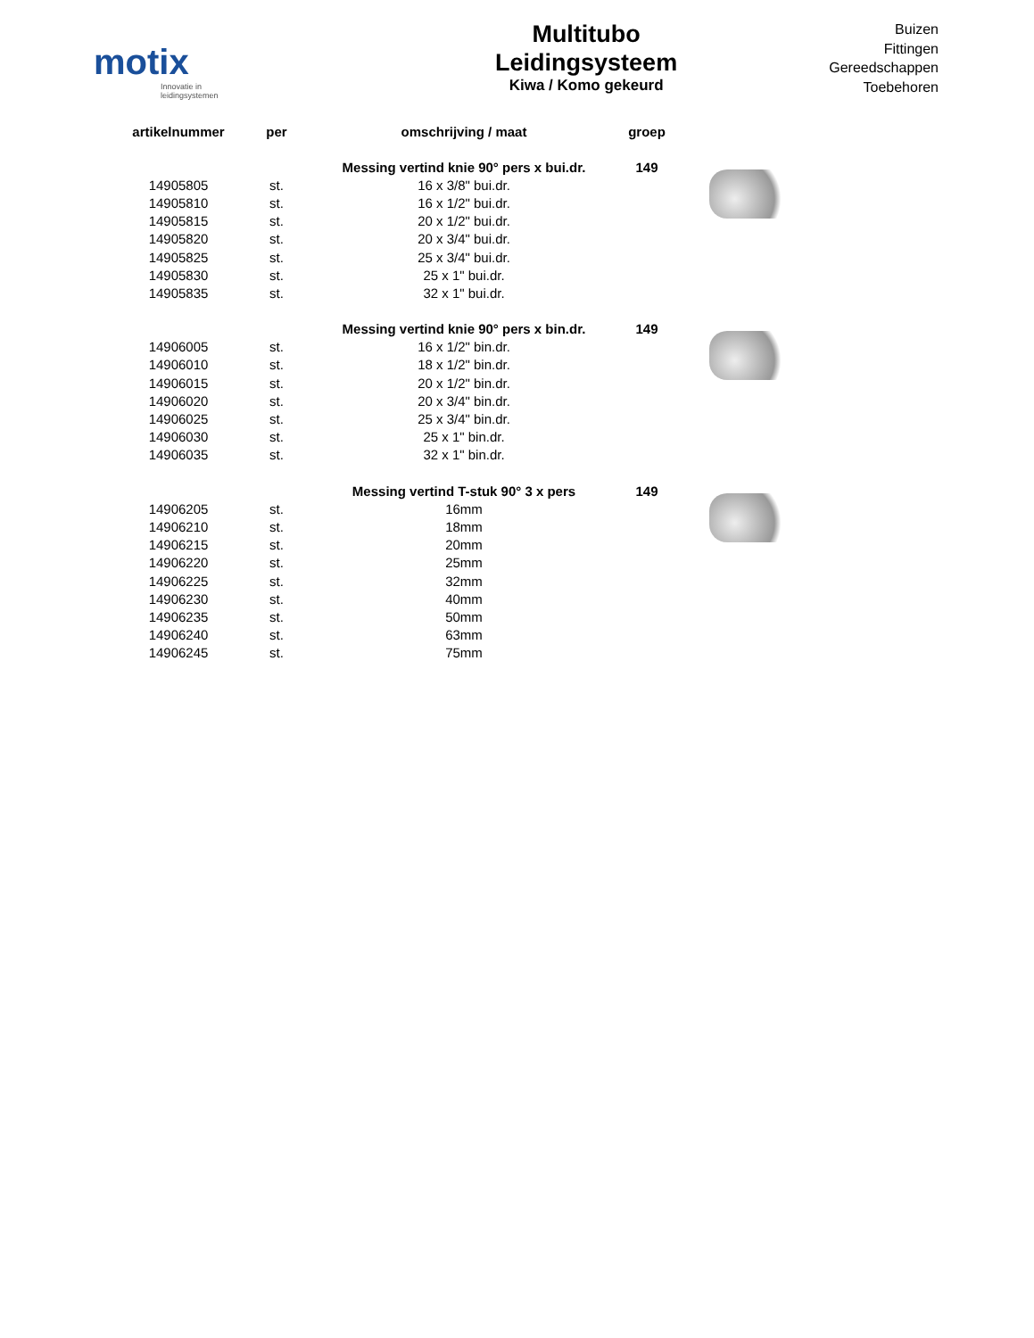motix
Innovatie in leidingsystemen
Multitubo
Leidingsysteem
Kiwa / Komo gekeurd
Buizen
Fittingen
Gereedschappen
Toebehoren
| artikelnummer | per | omschrijving / maat | groep | |
| --- | --- | --- | --- | --- |
| | | Messing vertind knie 90° pers x bui.dr. | 149 | |
| 14905805 | st. | 16 x 3/8" bui.dr. | | |
| 14905810 | st. | 16 x 1/2" bui.dr. | | |
| 14905815 | st. | 20 x 1/2" bui.dr. | | |
| 14905820 | st. | 20 x 3/4" bui.dr. | | |
| 14905825 | st. | 25 x 3/4" bui.dr. | | |
| 14905830 | st. | 25 x 1" bui.dr. | | |
| 14905835 | st. | 32 x 1" bui.dr. | | |
| | | Messing vertind knie 90° pers x bin.dr. | 149 | |
| 14906005 | st. | 16 x 1/2" bin.dr. | | |
| 14906010 | st. | 18 x 1/2" bin.dr. | | |
| 14906015 | st. | 20 x 1/2" bin.dr. | | |
| 14906020 | st. | 20 x 3/4" bin.dr. | | |
| 14906025 | st. | 25 x 3/4" bin.dr. | | |
| 14906030 | st. | 25 x 1" bin.dr. | | |
| 14906035 | st. | 32 x 1" bin.dr. | | |
| | | Messing vertind T-stuk 90° 3 x pers | 149 | |
| 14906205 | st. | 16mm | | |
| 14906210 | st. | 18mm | | |
| 14906215 | st. | 20mm | | |
| 14906220 | st. | 25mm | | |
| 14906225 | st. | 32mm | | |
| 14906230 | st. | 40mm | | |
| 14906235 | st. | 50mm | | |
| 14906240 | st. | 63mm | | |
| 14906245 | st. | 75mm | | |